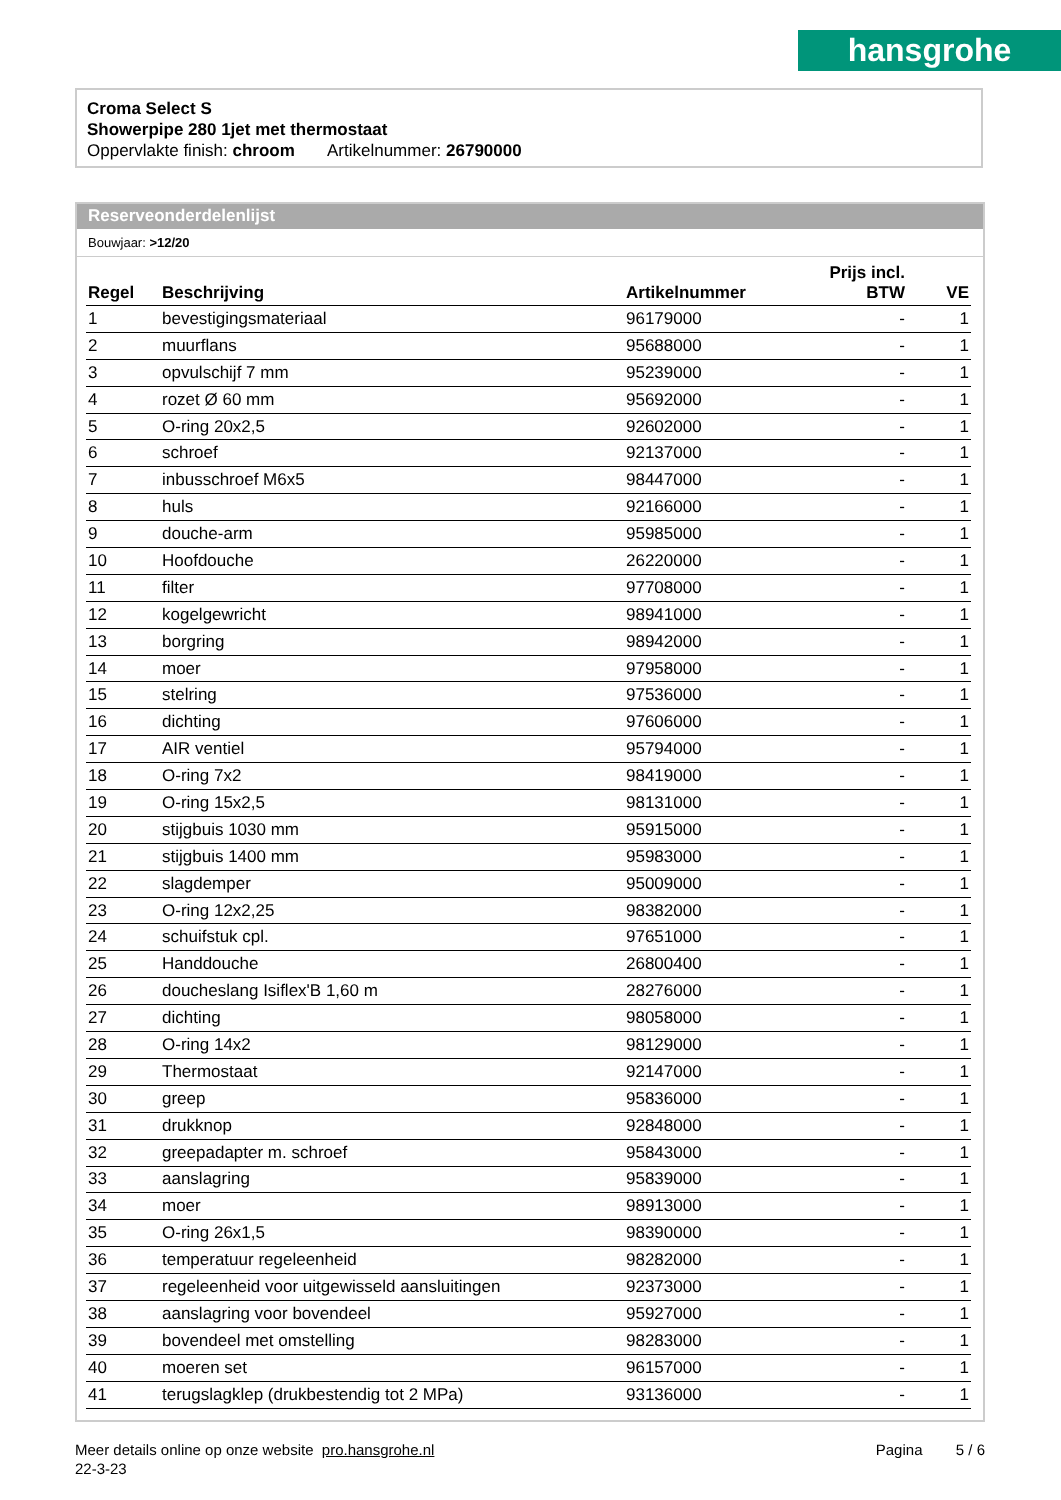hansgrohe
Croma Select S
Showerpipe 280 1jet met thermostaat
Oppervlakte finish: chroom Artikelnummer: 26790000
Reserveonderdelenlijst
Bouwjaar: >12/20
| Regel | Beschrijving | Artikelnummer | Prijs incl. BTW | VE |
| --- | --- | --- | --- | --- |
| 1 | bevestigingsmateriaal | 96179000 | - | 1 |
| 2 | muurflans | 95688000 | - | 1 |
| 3 | opvulschijf 7 mm | 95239000 | - | 1 |
| 4 | rozet Ø 60 mm | 95692000 | - | 1 |
| 5 | O-ring 20x2,5 | 92602000 | - | 1 |
| 6 | schroef | 92137000 | - | 1 |
| 7 | inbusschroef M6x5 | 98447000 | - | 1 |
| 8 | huls | 92166000 | - | 1 |
| 9 | douche-arm | 95985000 | - | 1 |
| 10 | Hoofdouche | 26220000 | - | 1 |
| 11 | filter | 97708000 | - | 1 |
| 12 | kogelgewricht | 98941000 | - | 1 |
| 13 | borgring | 98942000 | - | 1 |
| 14 | moer | 97958000 | - | 1 |
| 15 | stelring | 97536000 | - | 1 |
| 16 | dichting | 97606000 | - | 1 |
| 17 | AIR ventiel | 95794000 | - | 1 |
| 18 | O-ring 7x2 | 98419000 | - | 1 |
| 19 | O-ring 15x2,5 | 98131000 | - | 1 |
| 20 | stijgbuis 1030 mm | 95915000 | - | 1 |
| 21 | stijgbuis 1400 mm | 95983000 | - | 1 |
| 22 | slagdemper | 95009000 | - | 1 |
| 23 | O-ring 12x2,25 | 98382000 | - | 1 |
| 24 | schuifstuk cpl. | 97651000 | - | 1 |
| 25 | Handdouche | 26800400 | - | 1 |
| 26 | doucheslang Isiflex'B 1,60 m | 28276000 | - | 1 |
| 27 | dichting | 98058000 | - | 1 |
| 28 | O-ring 14x2 | 98129000 | - | 1 |
| 29 | Thermostaat | 92147000 | - | 1 |
| 30 | greep | 95836000 | - | 1 |
| 31 | drukknop | 92848000 | - | 1 |
| 32 | greepadapter m. schroef | 95843000 | - | 1 |
| 33 | aanslagring | 95839000 | - | 1 |
| 34 | moer | 98913000 | - | 1 |
| 35 | O-ring 26x1,5 | 98390000 | - | 1 |
| 36 | temperatuur regeleenheid | 98282000 | - | 1 |
| 37 | regeleenheid voor uitgewisseld aansluitingen | 92373000 | - | 1 |
| 38 | aanslagring voor bovendeel | 95927000 | - | 1 |
| 39 | bovendeel met omstelling | 98283000 | - | 1 |
| 40 | moeren set | 96157000 | - | 1 |
| 41 | terugslagklep (drukbestendig tot 2 MPa) | 93136000 | - | 1 |
Meer details online op onze website pro.hansgrohe.nl Pagina 5 / 6
22-3-23